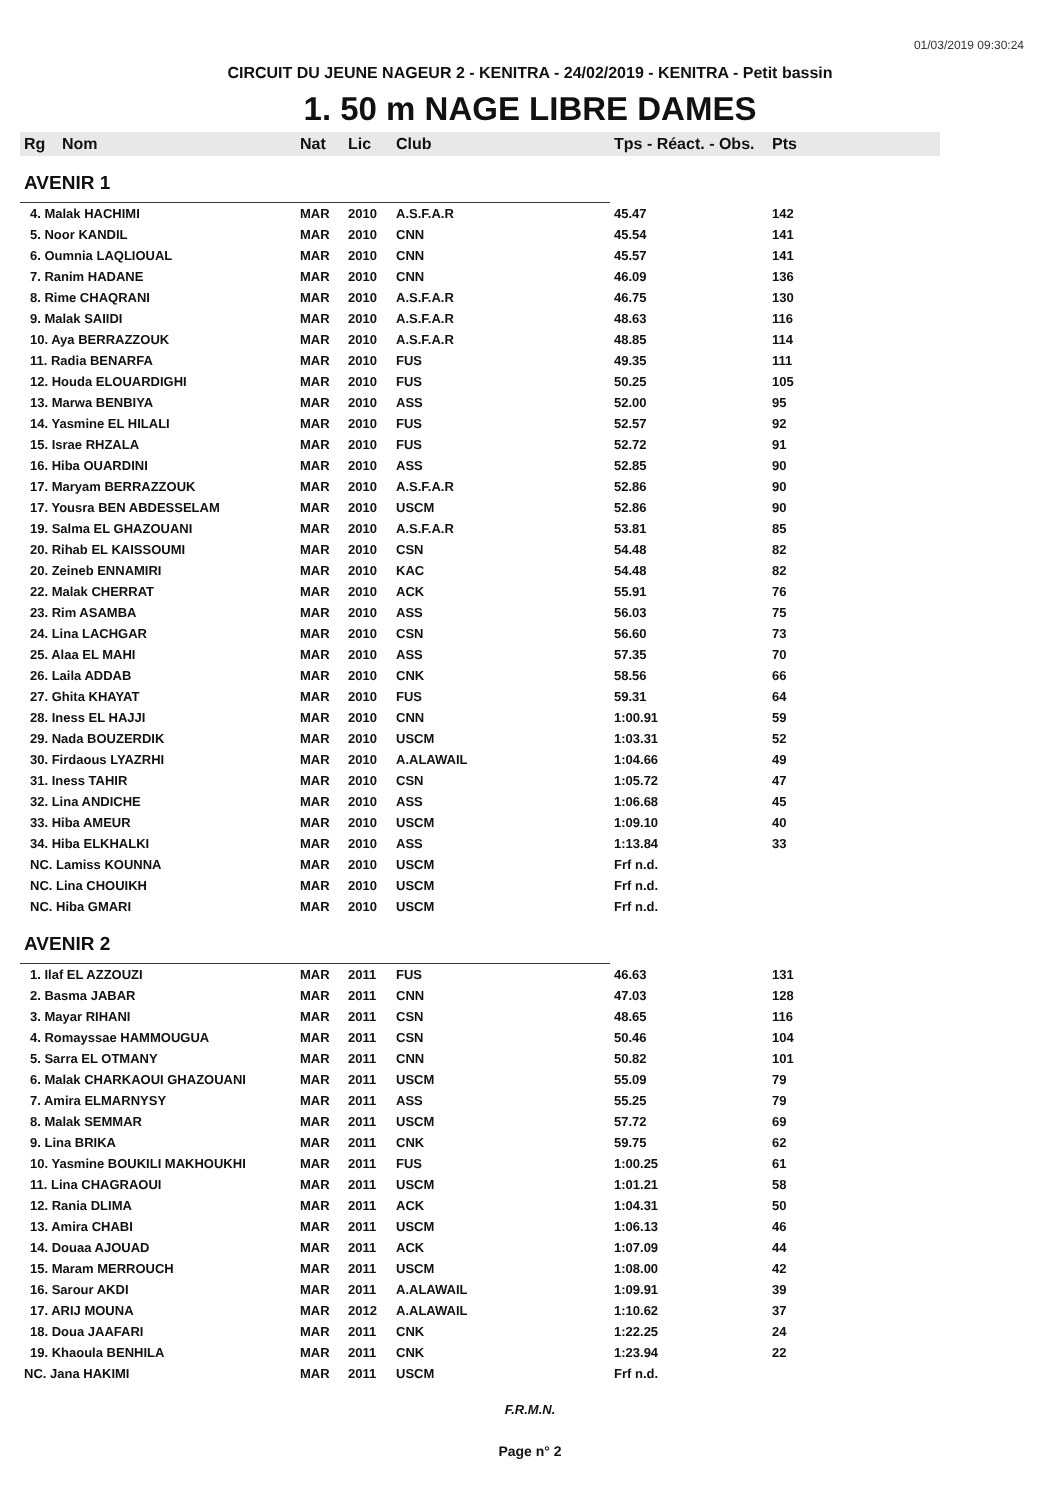01/03/2019 09:30:24
CIRCUIT DU JEUNE NAGEUR 2 - KENITRA - 24/02/2019 - KENITRA - Petit bassin
1. 50 m NAGE LIBRE DAMES
| Rg | Nom | Nat | Lic | Club | Tps - Réact. - Obs. | Pts |
| --- | --- | --- | --- | --- | --- | --- |
| AVENIR 1 | | | | | | |
| 4. Malak HACHIMI | | MAR | 2010 | A.S.F.A.R | 45.47 | 142 |
| 5. Noor KANDIL | | MAR | 2010 | CNN | 45.54 | 141 |
| 6. Oumnia LAQLIOUAL | | MAR | 2010 | CNN | 45.57 | 141 |
| 7. Ranim HADANE | | MAR | 2010 | CNN | 46.09 | 136 |
| 8. Rime CHAQRANI | | MAR | 2010 | A.S.F.A.R | 46.75 | 130 |
| 9. Malak SAIIDI | | MAR | 2010 | A.S.F.A.R | 48.63 | 116 |
| 10. Aya BERRAZZOUK | | MAR | 2010 | A.S.F.A.R | 48.85 | 114 |
| 11. Radia BENARFA | | MAR | 2010 | FUS | 49.35 | 111 |
| 12. Houda ELOUARDIGHI | | MAR | 2010 | FUS | 50.25 | 105 |
| 13. Marwa BENBIYA | | MAR | 2010 | ASS | 52.00 | 95 |
| 14. Yasmine EL HILALI | | MAR | 2010 | FUS | 52.57 | 92 |
| 15. Israe RHZALA | | MAR | 2010 | FUS | 52.72 | 91 |
| 16. Hiba OUARDINI | | MAR | 2010 | ASS | 52.85 | 90 |
| 17. Maryam BERRAZZOUK | | MAR | 2010 | A.S.F.A.R | 52.86 | 90 |
| 17. Yousra BEN ABDESSELAM | | MAR | 2010 | USCM | 52.86 | 90 |
| 19. Salma EL GHAZOUANI | | MAR | 2010 | A.S.F.A.R | 53.81 | 85 |
| 20. Rihab EL KAISSOUMI | | MAR | 2010 | CSN | 54.48 | 82 |
| 20. Zeineb ENNAMIRI | | MAR | 2010 | KAC | 54.48 | 82 |
| 22. Malak CHERRAT | | MAR | 2010 | ACK | 55.91 | 76 |
| 23. Rim ASAMBA | | MAR | 2010 | ASS | 56.03 | 75 |
| 24. Lina LACHGAR | | MAR | 2010 | CSN | 56.60 | 73 |
| 25. Alaa EL MAHI | | MAR | 2010 | ASS | 57.35 | 70 |
| 26. Laila ADDAB | | MAR | 2010 | CNK | 58.56 | 66 |
| 27. Ghita KHAYAT | | MAR | 2010 | FUS | 59.31 | 64 |
| 28. Iness EL HAJJI | | MAR | 2010 | CNN | 1:00.91 | 59 |
| 29. Nada BOUZERDIK | | MAR | 2010 | USCM | 1:03.31 | 52 |
| 30. Firdaous LYAZRHI | | MAR | 2010 | A.ALAWAIL | 1:04.66 | 49 |
| 31. Iness TAHIR | | MAR | 2010 | CSN | 1:05.72 | 47 |
| 32. Lina ANDICHE | | MAR | 2010 | ASS | 1:06.68 | 45 |
| 33. Hiba AMEUR | | MAR | 2010 | USCM | 1:09.10 | 40 |
| 34. Hiba ELKHALKI | | MAR | 2010 | ASS | 1:13.84 | 33 |
| NC. Lamiss KOUNNA | | MAR | 2010 | USCM | Frf n.d. | |
| NC. Lina CHOUIKH | | MAR | 2010 | USCM | Frf n.d. | |
| NC. Hiba GMARI | | MAR | 2010 | USCM | Frf n.d. | |
| AVENIR 2 | | | | | | |
| 1. Ilaf EL AZZOUZI | | MAR | 2011 | FUS | 46.63 | 131 |
| 2. Basma JABAR | | MAR | 2011 | CNN | 47.03 | 128 |
| 3. Mayar RIHANI | | MAR | 2011 | CSN | 48.65 | 116 |
| 4. Romayssae HAMMOUGUA | | MAR | 2011 | CSN | 50.46 | 104 |
| 5. Sarra EL OTMANY | | MAR | 2011 | CNN | 50.82 | 101 |
| 6. Malak CHARKAOUI GHAZOUANI | | MAR | 2011 | USCM | 55.09 | 79 |
| 7. Amira ELMARNYSY | | MAR | 2011 | ASS | 55.25 | 79 |
| 8. Malak SEMMAR | | MAR | 2011 | USCM | 57.72 | 69 |
| 9. Lina BRIKA | | MAR | 2011 | CNK | 59.75 | 62 |
| 10. Yasmine BOUKILI MAKHOUKHI | | MAR | 2011 | FUS | 1:00.25 | 61 |
| 11. Lina CHAGRAOUI | | MAR | 2011 | USCM | 1:01.21 | 58 |
| 12. Rania DLIMA | | MAR | 2011 | ACK | 1:04.31 | 50 |
| 13. Amira CHABI | | MAR | 2011 | USCM | 1:06.13 | 46 |
| 14. Douaa AJOUAD | | MAR | 2011 | ACK | 1:07.09 | 44 |
| 15. Maram MERROUCH | | MAR | 2011 | USCM | 1:08.00 | 42 |
| 16. Sarour AKDI | | MAR | 2011 | A.ALAWAIL | 1:09.91 | 39 |
| 17. ARIJ MOUNA | | MAR | 2012 | A.ALAWAIL | 1:10.62 | 37 |
| 18. Doua JAAFARI | | MAR | 2011 | CNK | 1:22.25 | 24 |
| 19. Khaoula BENHILA | | MAR | 2011 | CNK | 1:23.94 | 22 |
| NC. Jana HAKIMI | | MAR | 2011 | USCM | Frf n.d. | |
F.R.M.N.
Page n° 2